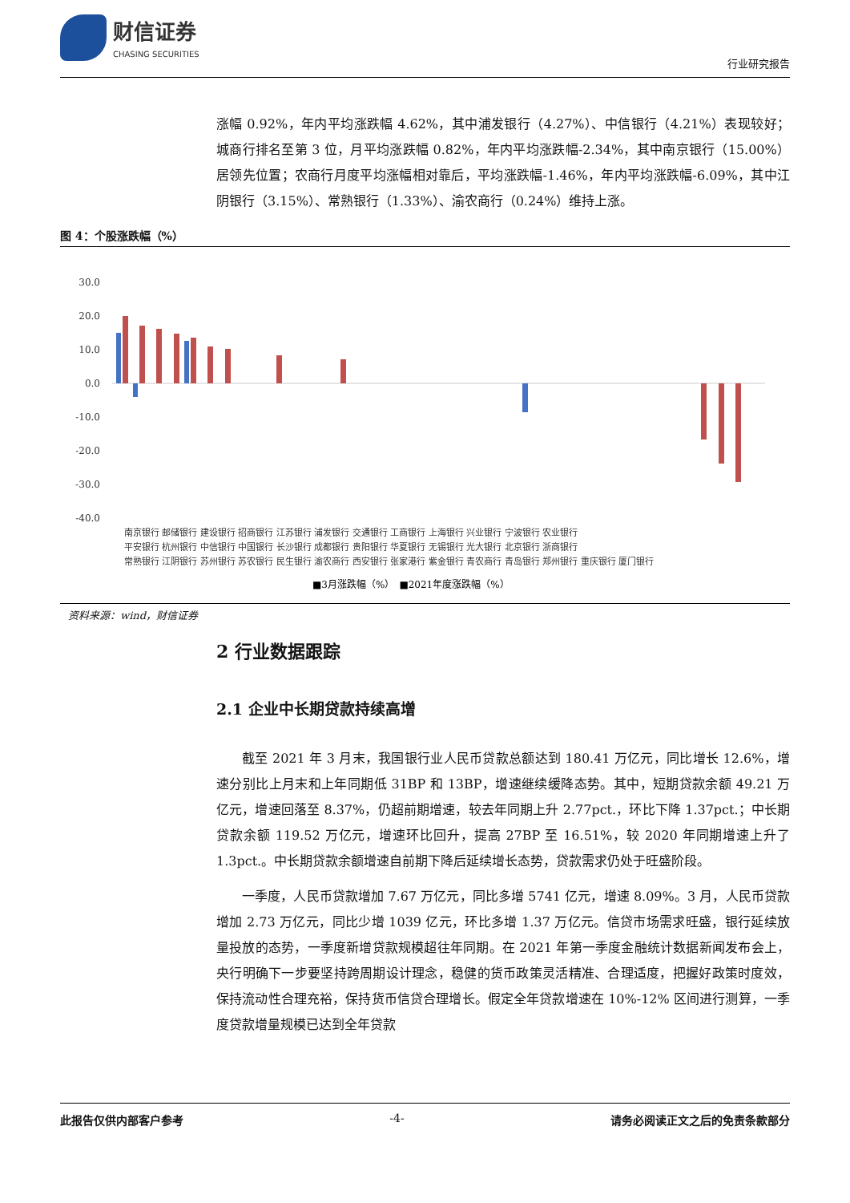财信证券
CHASING SECURITIES
行业研究报告
涨幅 0.92%，年内平均涨跌幅 4.62%，其中浦发银行（4.27%）、中信银行（4.21%）表现较好；城商行排名至第 3 位，月平均涨跌幅 0.82%，年内平均涨跌幅-2.34%，其中南京银行（15.00%）居领先位置；农商行月度平均涨幅相对靠后，平均涨跌幅-1.46%，年内平均涨跌幅-6.09%，其中江阴银行（3.15%）、常熟银行（1.33%）、渝农商行（0.24%）维持上涨。
图 4：个股涨跌幅（%）
30.0
20.0
10.0
0.0
-10.0
-20.0
-30.0
-40.0
南京银行 邮储银行 建设银行 招商银行 江苏银行 浦发银行 交通银行 工商银行 上海银行 兴业银行 宁波银行 农业银行
平安银行 杭州银行 中信银行 中国银行 长沙银行 成都银行 贵阳银行 华夏银行 无锡银行 光大银行 北京银行 浙商银行
常熟银行 江阴银行 苏州银行 苏农银行 民生银行 渝农商行 西安银行 张家港行 紫金银行 青农商行 青岛银行 郑州银行 重庆银行 厦门银行
■3月涨跌幅（%）　■2021年度涨跌幅（%）
资料来源：wind，财信证券
2 行业数据跟踪
2.1 企业中长期贷款持续高增
截至 2021 年 3 月末，我国银行业人民币贷款总额达到 180.41 万亿元，同比增长 12.6%，增速分别比上月末和上年同期低 31BP 和 13BP，增速继续缓降态势。其中，短期贷款余额 49.21 万亿元，增速回落至 8.37%，仍超前期增速，较去年同期上升 2.77pct.，环比下降 1.37pct.；中长期贷款余额 119.52 万亿元，增速环比回升，提高 27BP 至 16.51%，较 2020 年同期增速上升了 1.3pct.。中长期贷款余额增速自前期下降后延续增长态势，贷款需求仍处于旺盛阶段。
一季度，人民币贷款增加 7.67 万亿元，同比多增 5741 亿元，增速 8.09%。3 月，人民币贷款增加 2.73 万亿元，同比少增 1039 亿元，环比多增 1.37 万亿元。信贷市场需求旺盛，银行延续放量投放的态势，一季度新增贷款规模超往年同期。在 2021 年第一季度金融统计数据新闻发布会上，央行明确下一步要坚持跨周期设计理念，稳健的货币政策灵活精准、合理适度，把握好政策时度效，保持流动性合理充裕，保持货币信贷合理增长。假定全年贷款增速在 10%-12% 区间进行测算，一季度贷款增量规模已达到全年贷款
此报告仅供内部客户参考 -4- 请务必阅读正文之后的免责条款部分